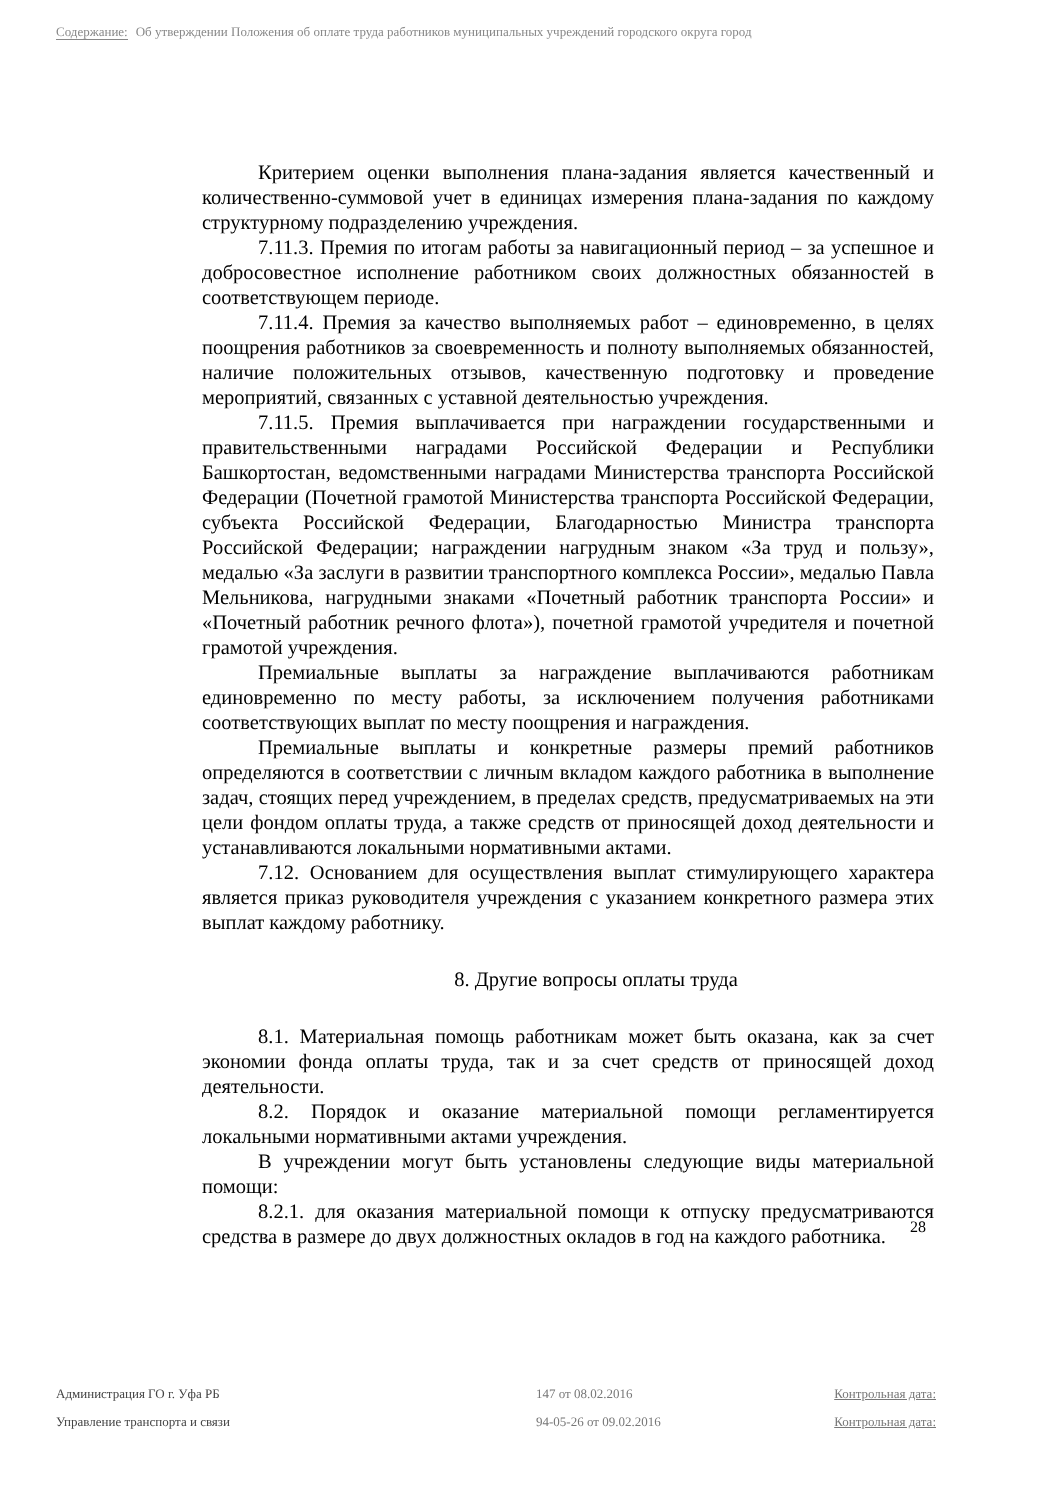Содержание: Об утверждении Положения об оплате труда работников муниципальных учреждений городского округа город
Критерием оценки выполнения плана-задания является качественный и количественно-суммовой учет в единицах измерения плана-задания по каждому структурному подразделению учреждения.
7.11.3. Премия по итогам работы за навигационный период – за успешное и добросовестное исполнение работником своих должностных обязанностей в соответствующем периоде.
7.11.4. Премия за качество выполняемых работ – единовременно, в целях поощрения работников за своевременность и полноту выполняемых обязанностей, наличие положительных отзывов, качественную подготовку и проведение мероприятий, связанных с уставной деятельностью учреждения.
7.11.5. Премия выплачивается при награждении государственными и правительственными наградами Российской Федерации и Республики Башкортостан, ведомственными наградами Министерства транспорта Российской Федерации (Почетной грамотой Министерства транспорта Российской Федерации, субъекта Российской Федерации, Благодарностью Министра транспорта Российской Федерации; награждении нагрудным знаком «За труд и пользу», медалью «За заслуги в развитии транспортного комплекса России», медалью Павла Мельникова, нагрудными знаками «Почетный работник транспорта России» и «Почетный работник речного флота»), почетной грамотой учредителя и почетной грамотой учреждения.
Премиальные выплаты за награждение выплачиваются работникам единовременно по месту работы, за исключением получения работниками соответствующих выплат по месту поощрения и награждения.
Премиальные выплаты и конкретные размеры премий работников определяются в соответствии с личным вкладом каждого работника в выполнение задач, стоящих перед учреждением, в пределах средств, предусматриваемых на эти цели фондом оплаты труда, а также средств от приносящей доход деятельности и устанавливаются локальными нормативными актами.
7.12. Основанием для осуществления выплат стимулирующего характера является приказ руководителя учреждения с указанием конкретного размера этих выплат каждому работнику.
8. Другие вопросы оплаты труда
8.1. Материальная помощь работникам может быть оказана, как за счет экономии фонда оплаты труда, так и за счет средств от приносящей доход деятельности.
8.2. Порядок и оказание материальной помощи регламентируется локальными нормативными актами учреждения.
В учреждении могут быть установлены следующие виды материальной помощи:
8.2.1. для оказания материальной помощи к отпуску предусматриваются средства в размере до двух должностных окладов в год на каждого работника.
28
Администрация ГО г. Уфа РБ
147 от 08.02.2016
Контрольная дата:
Управление транспорта и связи
94-05-26 от 09.02.2016
Контрольная дата: